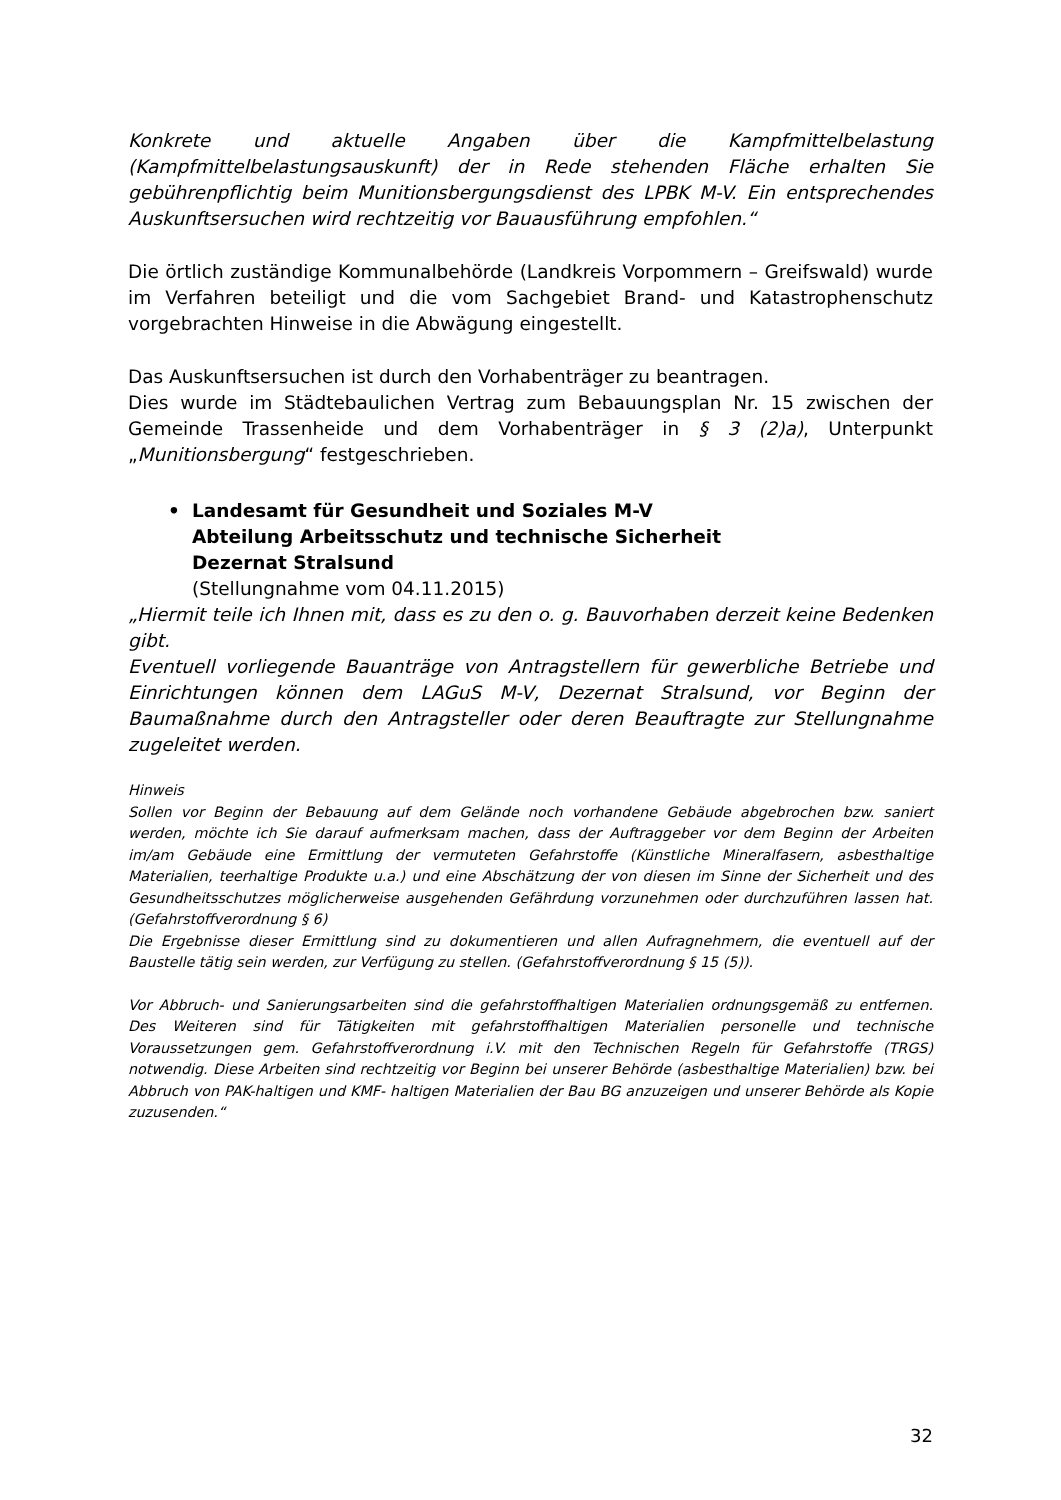Konkrete und aktuelle Angaben über die Kampfmittelbelastung (Kampfmittelbelastungsauskunft) der in Rede stehenden Fläche erhalten Sie gebührenpflichtig beim Munitionsbergungsdienst des LPBK M-V. Ein entsprechendes Auskunftsersuchen wird rechtzeitig vor Bauausführung empfohlen.“
Die örtlich zuständige Kommunalbehörde (Landkreis Vorpommern – Greifswald) wurde im Verfahren beteiligt und die vom Sachgebiet Brand- und Katastrophenschutz vorgebrachten Hinweise in die Abwägung eingestellt.
Das Auskunftsersuchen ist durch den Vorhabenträger zu beantragen.
Dies wurde im Städtebaulichen Vertrag zum Bebauungsplan Nr. 15 zwischen der Gemeinde Trassenheide und dem Vorhabenträger in § 3 (2)a), Unterpunkt „Munitionsbergung“ festgeschrieben.
• Landesamt für Gesundheit und Soziales M-V
Abteilung Arbeitsschutz und technische Sicherheit
Dezernat Stralsund
(Stellungnahme vom 04.11.2015)
„Hiermit teile ich Ihnen mit, dass es zu den o. g. Bauvorhaben derzeit keine Bedenken gibt.
Eventuell vorliegende Bauanträge von Antragstellern für gewerbliche Betriebe und Einrichtungen können dem LAGuS M-V, Dezernat Stralsund, vor Beginn der Baumaßnahme durch den Antragsteller oder deren Beauftragte zur Stellungnahme zugeleitet werden.
Hinweis
Sollen vor Beginn der Bebauung auf dem Gelände noch vorhandene Gebäude abgebrochen bzw. saniert werden, möchte ich Sie darauf aufmerksam machen, dass der Auftraggeber vor dem Beginn der Arbeiten im/am Gebäude eine Ermittlung der vermuteten Gefahrstoffe (Künstliche Mineralfasern, asbesthaltige Materialien, teerhaltige Produkte u.a.) und eine Abschätzung der von diesen im Sinne der Sicherheit und des Gesundheitsschutzes möglicherweise ausgehenden Gefährdung vorzunehmen oder durchzuführen lassen hat. (Gefahrstoffverordnung § 6)
Die Ergebnisse dieser Ermittlung sind zu dokumentieren und allen Aufragnehmern, die eventuell auf der Baustelle tätig sein werden, zur Verfügung zu stellen. (Gefahrstoffverordnung § 15 (5)).
Vor Abbruch- und Sanierungsarbeiten sind die gefahrstoffhaltigen Materialien ordnungsgemäß zu entfernen. Des Weiteren sind für Tätigkeiten mit gefahrstoffhaltigen Materialien personelle und technische Voraussetzungen gem. Gefahrstoffverordnung i.V. mit den Technischen Regeln für Gefahrstoffe (TRGS) notwendig. Diese Arbeiten sind rechtzeitig vor Beginn bei unserer Behörde (asbesthaltige Materialien) bzw. bei Abbruch von PAK-haltigen und KMF- haltigen Materialien der Bau BG anzuzeigen und unserer Behörde als Kopie zuzusenden.“
32